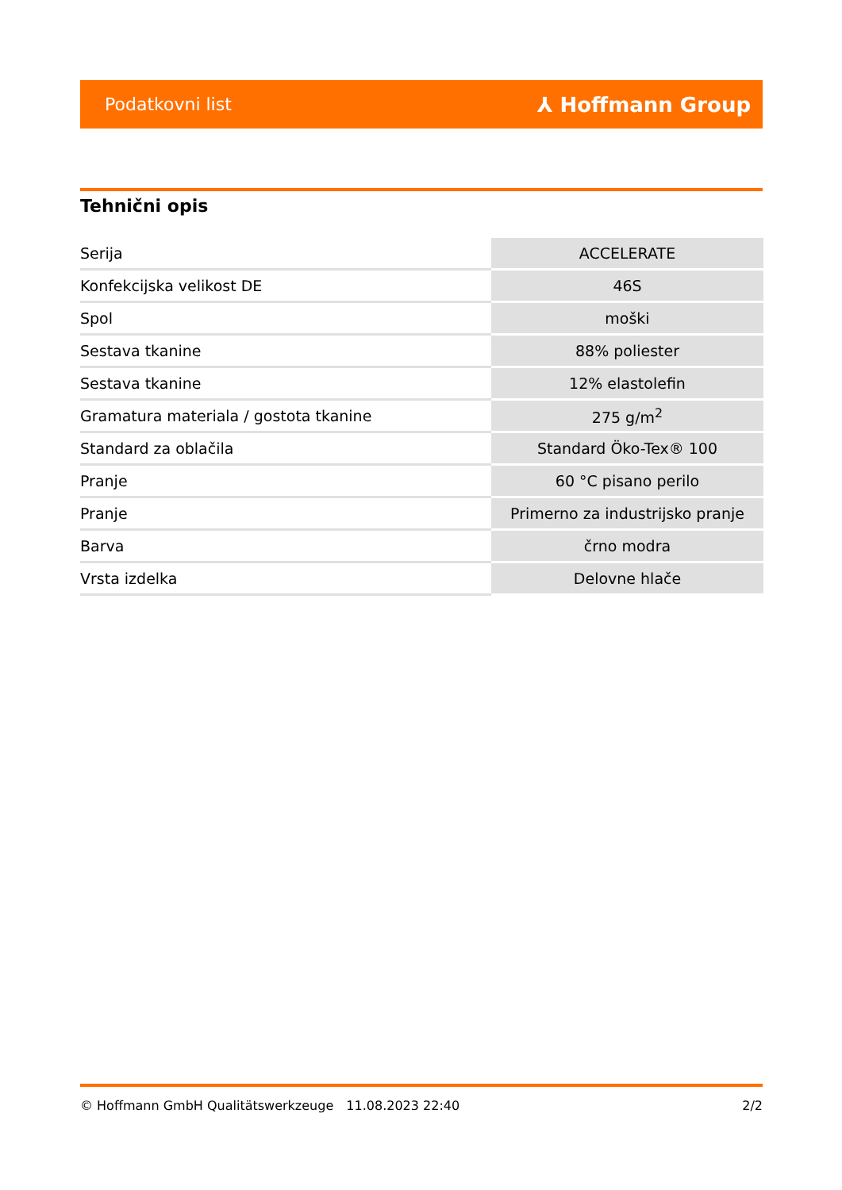Podatkovni list ⅄ Hoffmann Group
Tehnični opis
| Serija | ACCELERATE |
| Konfekcijska velikost DE | 46S |
| Spol | moški |
| Sestava tkanine | 88% poliester |
| Sestava tkanine | 12% elastolefin |
| Gramatura materiala / gostota tkanine | 275 g/m<sup>2</sup> |
| Standard za oblačila | Standard Öko-Tex® 100 |
| Pranje | 60 °C pisano perilo |
| Pranje | Primerno za industrijsko pranje |
| Barva | črno modra |
| Vrsta izdelka | Delovne hlače |
© Hoffmann GmbH Qualitätswerkzeuge 11.08.2023 22:40 2/2